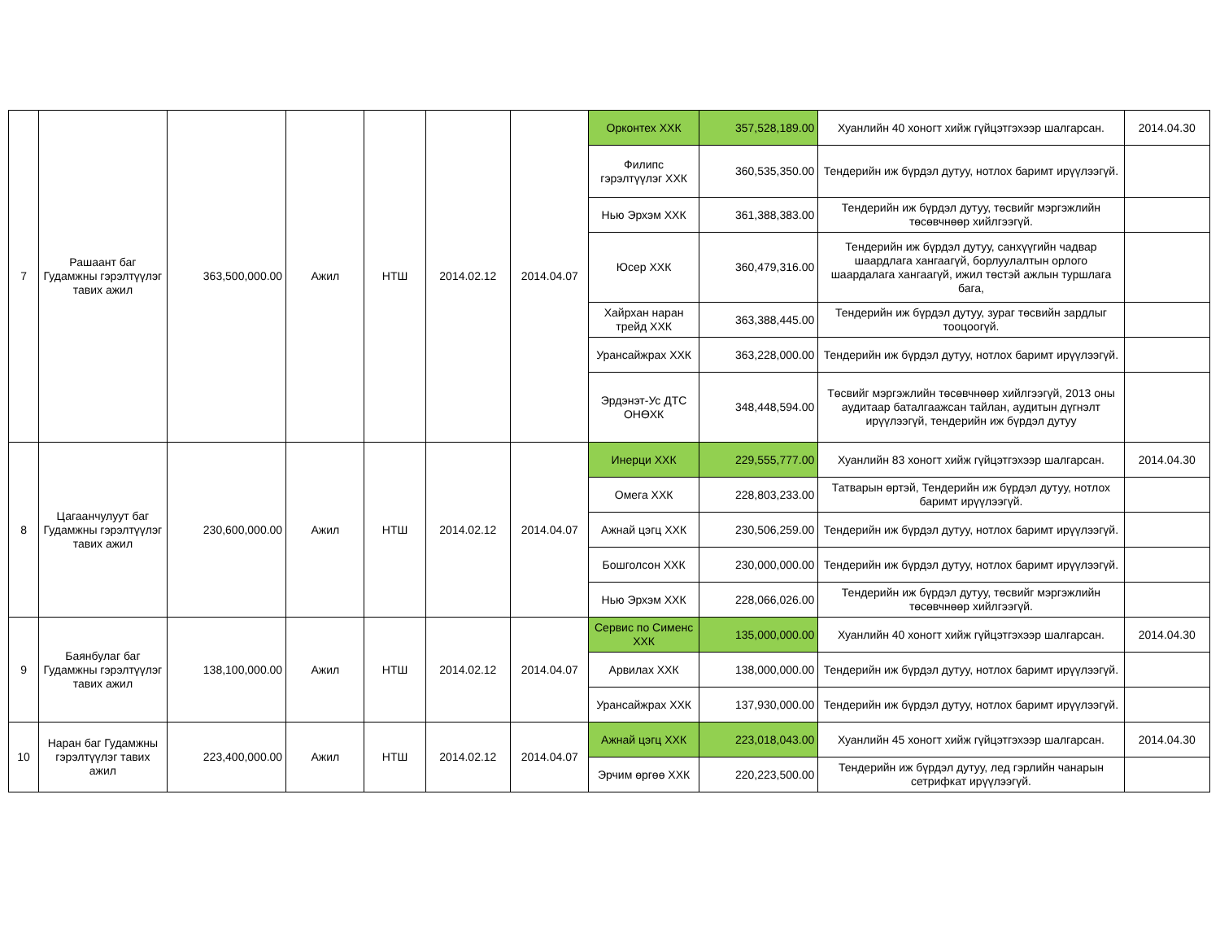| 7 | Рашаант баг Гудамжны гэрэлтүүлэг тавих ажил | 363,500,000.00 | Ажил | НТШ | 2014.02.12 | 2014.04.07 | Орконтех ХХК | 357,528,189.00 | Хуанлийн 40 хоногт хийж гүйцэтгэхээр шалгарсан. | 2014.04.30 |
| | | | | | | | Филипс гэрэлтүүлэг ХХК | 360,535,350.00 | Тендерийн иж бүрдэл дутуу, нотлох баримт ирүүлээгүй. | |
| | | | | | | | Нью Эрхэм ХХК | 361,388,383.00 | Тендерийн иж бүрдэл дутуу, төсвийг мэргэжлийн төсөвчнөөр хийлгээгүй. | |
| | | | | | | | Юсер ХХК | 360,479,316.00 | Тендерийн иж бүрдэл дутуу, санхүүгийн чадвар шаардлага хангаагүй, борлуулалтын орлого шаардалага хангаагүй, ижил төстэй ажлын туршлага бага, | |
| | | | | | | | Хайрхан наран трейд ХХК | 363,388,445.00 | Тендерийн иж бүрдэл дутуу, зураг төсвийн зардлыг тооцоогүй. | |
| | | | | | | | Урансайжрах ХХК | 363,228,000.00 | Тендерийн иж бүрдэл дутуу, нотлох баримт ирүүлээгүй. | |
| | | | | | | | Эрдэнэт-Ус ДТС ОНӨХК | 348,448,594.00 | Төсвийг мэргэжлийн төсөвчнөөр хийлгээгүй, 2013 оны аудитаар баталгаажсан тайлан, аудитын дүгнэлт ирүүлээгүй, тендерийн иж бүрдэл дутуу | |
| 8 | Цагаанчулуут баг Гудамжны гэрэлтүүлэг тавих ажил | 230,600,000.00 | Ажил | НТШ | 2014.02.12 | 2014.04.07 | Инерци ХХК | 229,555,777.00 | Хуанлийн 83 хоногт хийж гүйцэтгэхээр шалгарсан. | 2014.04.30 |
| | | | | | | | Омега ХХК | 228,803,233.00 | Татварын өртэй, Тендерийн иж бүрдэл дутуу, нотлох баримт ирүүлээгүй. | |
| | | | | | | | Ажнай цэгц ХХК | 230,506,259.00 | Тендерийн иж бүрдэл дутуу, нотлох баримт ирүүлээгүй. | |
| | | | | | | | Бошголсон ХХК | 230,000,000.00 | Тендерийн иж бүрдэл дутуу, нотлох баримт ирүүлээгүй. | |
| | | | | | | | Нью Эрхэм ХХК | 228,066,026.00 | Тендерийн иж бүрдэл дутуу, төсвийг мэргэжлийн төсөвчнөөр хийлгээгүй. | |
| 9 | Баянбулаг баг Гудамжны гэрэлтүүлэг тавих ажил | 138,100,000.00 | Ажил | НТШ | 2014.02.12 | 2014.04.07 | Сервис по Сименс ХХК | 135,000,000.00 | Хуанлийн 40 хоногт хийж гүйцэтгэхээр шалгарсан. | 2014.04.30 |
| | | | | | | | Арвилах ХХК | 138,000,000.00 | Тендерийн иж бүрдэл дутуу, нотлох баримт ирүүлээгүй. | |
| | | | | | | | Урансайжрах ХХК | 137,930,000.00 | Тендерийн иж бүрдэл дутуу, нотлох баримт ирүүлээгүй. | |
| 10 | Наран баг Гудамжны гэрэлтүүлэг тавих ажил | 223,400,000.00 | Ажил | НТШ | 2014.02.12 | 2014.04.07 | Ажнай цэгц ХХК | 223,018,043.00 | Хуанлийн 45 хоногт хийж гүйцэтгэхээр шалгарсан. | 2014.04.30 |
| | | | | | | | Эрчим өргөө ХХК | 220,223,500.00 | Тендерийн иж бүрдэл дутуу, лед гэрлийн чанарын сетрифкат ирүүлээгүй. | |